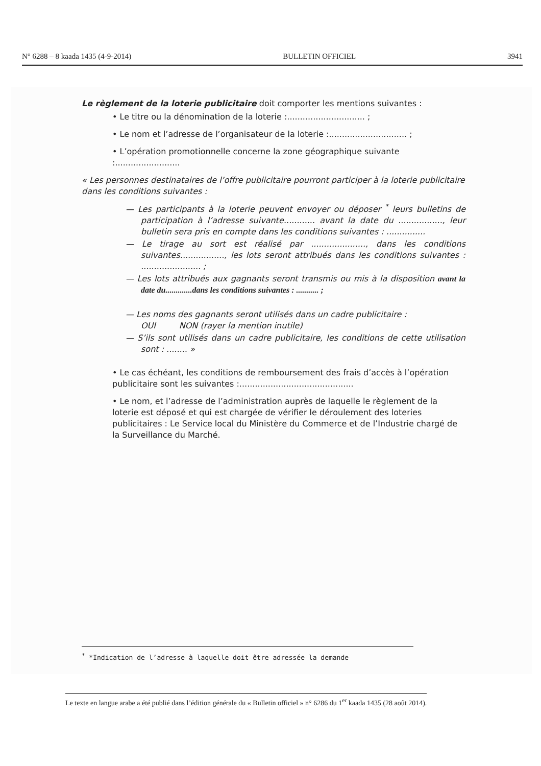N° 6288 – 8 kaada 1435 (4-9-2014) BULLETIN OFFICIEL 3941
Le règlement de la loterie publicitaire doit comporter les mentions suivantes :
• Le titre ou la dénomination de la loterie :.............................. ;
• Le nom et l’adresse de l’organisateur de la loterie :.............................. ;
• L’opération promotionnelle concerne la zone géographique suivante :.........................
« Les personnes destinataires de l’offre publicitaire pourront participer à la loterie publicitaire dans les conditions suivantes :
— Les participants à la loterie peuvent envoyer ou déposer <sup>*</sup> leurs bulletins de participation à l’adresse suivante............ avant la date du ................., leur bulletin sera pris en compte dans les conditions suivantes : ...............
— Le tirage au sort est réalisé par ....................., dans les conditions suivantes................., les lots seront attribués dans les conditions suivantes : ....................... ;
— Les lots attribués aux gagnants seront transmis ou mis à la disposition avant la date du.............dans les conditions suivantes : ........... ;
— Les noms des gagnants seront utilisés dans un cadre publicitaire :
OUI NON (rayer la mention inutile)
— S’ils sont utilisés dans un cadre publicitaire, les conditions de cette utilisation sont : ........ »
• Le cas échéant, les conditions de remboursement des frais d’accès à l’opération publicitaire sont les suivantes :............................................
• Le nom, et l’adresse de l’administration auprès de laquelle le règlement de la loterie est déposé et qui est chargée de vérifier le déroulement des loteries publicitaires : Le Service local du Ministère du Commerce et de l’Industrie chargé de la Surveillance du Marché.
<sup>*</sup> *Indication de l’adresse à laquelle doit être adressée la demande
Le texte en langue arabe a été publié dans l’édition générale du « Bulletin officiel » n° 6286 du 1<sup>er</sup> kaada 1435 (28 août 2014).